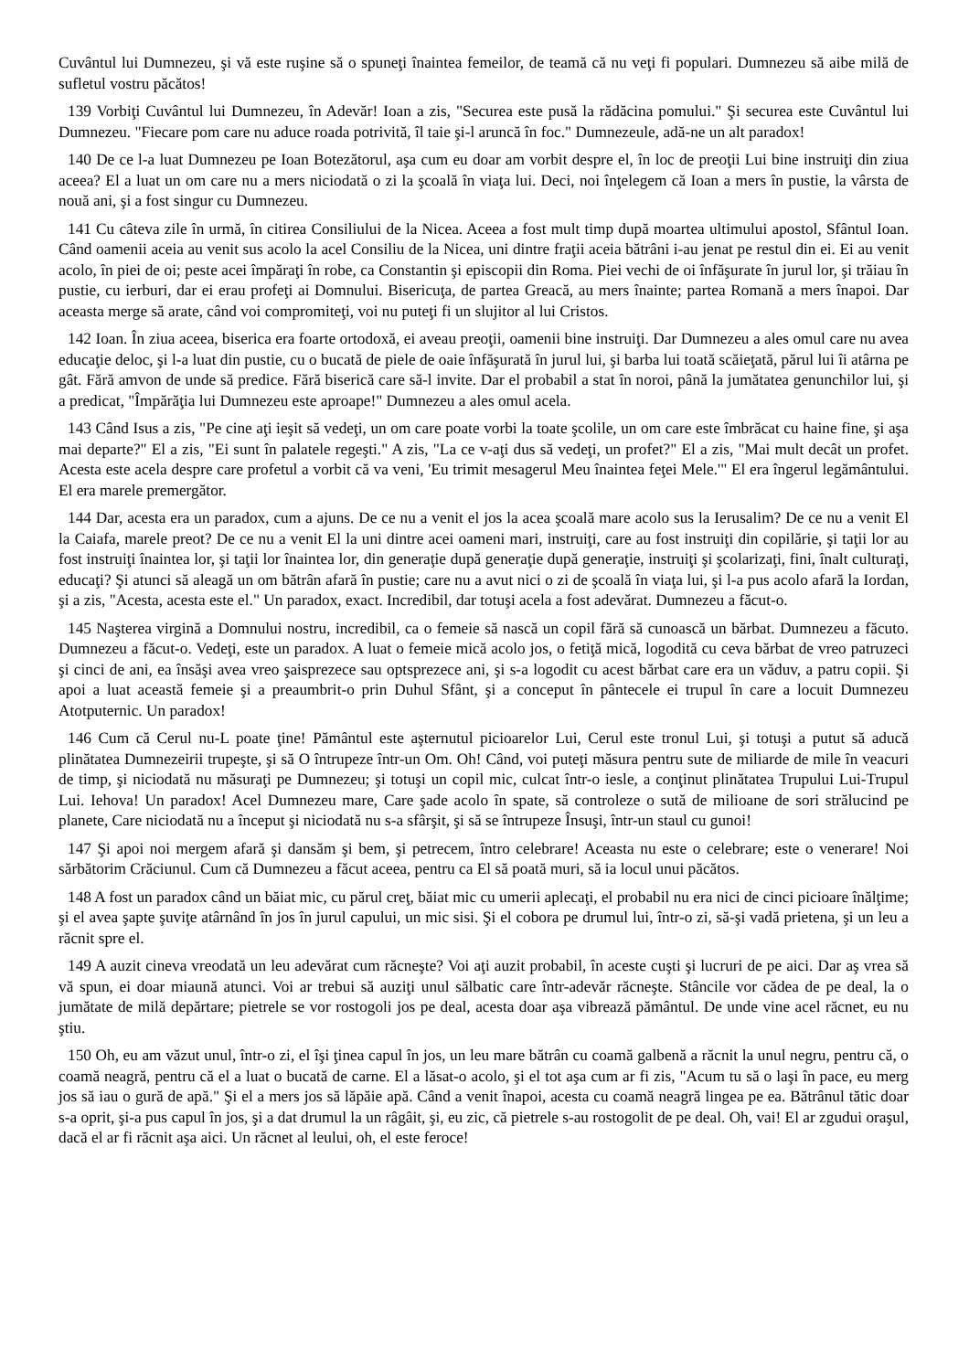Cuvântul lui Dumnezeu, şi vă este ruşine să o spuneţi înaintea femeilor, de teamă că nu veţi fi populari. Dumnezeu să aibe milă de sufletul vostru păcătos!
139 Vorbiţi Cuvântul lui Dumnezeu, în Adevăr! Ioan a zis, "Securea este pusă la rădăcina pomului." Şi securea este Cuvântul lui Dumnezeu. "Fiecare pom care nu aduce roada potrivită, îl taie şi-l aruncă în foc." Dumnezeule, adă-ne un alt paradox!
140 De ce l-a luat Dumnezeu pe Ioan Botezătorul, aşa cum eu doar am vorbit despre el, în loc de preoţii Lui bine instruiţi din ziua aceea? El a luat un om care nu a mers niciodată o zi la şcoală în viaţa lui. Deci, noi înţelegem că Ioan a mers în pustie, la vârsta de nouă ani, şi a fost singur cu Dumnezeu.
141 Cu câteva zile în urmă, în citirea Consiliului de la Nicea. Aceea a fost mult timp după moartea ultimului apostol, Sfântul Ioan. Când oamenii aceia au venit sus acolo la acel Consiliu de la Nicea, uni dintre fraţii aceia bătrâni i-au jenat pe restul din ei. Ei au venit acolo, în piei de oi; peste acei împăraţi în robe, ca Constantin şi episcopii din Roma. Piei vechi de oi înfăşurate în jurul lor, şi trăiau în pustie, cu ierburi, dar ei erau profeţi ai Domnului. Bisericuţa, de partea Greacă, au mers înainte; partea Romană a mers înapoi. Dar aceasta merge să arate, când voi compromiteţi, voi nu puteţi fi un slujitor al lui Cristos.
142 Ioan. În ziua aceea, biserica era foarte ortodoxă, ei aveau preoţii, oamenii bine instruiţi. Dar Dumnezeu a ales omul care nu avea educaţie deloc, şi l-a luat din pustie, cu o bucată de piele de oaie înfăşurată în jurul lui, şi barba lui toată scăieţată, părul lui îi atârna pe gât. Fără amvon de unde să predice. Fără biserică care să-l invite. Dar el probabil a stat în noroi, până la jumătatea genunchilor lui, şi a predicat, "Împărăţia lui Dumnezeu este aproape!" Dumnezeu a ales omul acela.
143 Când Isus a zis, "Pe cine aţi ieşit să vedeţi, un om care poate vorbi la toate şcolile, un om care este îmbrăcat cu haine fine, şi aşa mai departe?" El a zis, "Ei sunt în palatele regeşti." A zis, "La ce v-aţi dus să vedeţi, un profet?" El a zis, "Mai mult decât un profet. Acesta este acela despre care profetul a vorbit că va veni, 'Eu trimit mesagerul Meu înaintea feţei Mele.'" El era îngerul legământului. El era marele premergător.
144 Dar, acesta era un paradox, cum a ajuns. De ce nu a venit el jos la acea şcoală mare acolo sus la Ierusalim? De ce nu a venit El la Caiafa, marele preot? De ce nu a venit El la uni dintre acei oameni mari, instruiţi, care au fost instruiţi din copilărie, şi taţii lor au fost instruiţi înaintea lor, şi taţii lor înaintea lor, din generaţie după generaţie după generaţie, instruiţi şi şcolarizaţi, fini, înalt culturaţi, educaţi? Şi atunci să aleagă un om bătrân afară în pustie; care nu a avut nici o zi de şcoală în viaţa lui, şi l-a pus acolo afară la Iordan, şi a zis, "Acesta, acesta este el." Un paradox, exact. Incredibil, dar totuşi acela a fost adevărat. Dumnezeu a făcut-o.
145 Naşterea virgină a Domnului nostru, incredibil, ca o femeie să nască un copil fără să cunoască un bărbat. Dumnezeu a făcuto. Dumnezeu a făcut-o. Vedeţi, este un paradox. A luat o femeie mică acolo jos, o fetiţă mică, logodită cu ceva bărbat de vreo patruzeci şi cinci de ani, ea însăşi avea vreo şaisprezece sau optsprezece ani, şi s-a logodit cu acest bărbat care era un văduv, a patru copii. Şi apoi a luat această femeie şi a preaumbrit-o prin Duhul Sfânt, şi a conceput în pântecele ei trupul în care a locuit Dumnezeu Atotputernic. Un paradox!
146 Cum că Cerul nu-L poate ţine! Pământul este aşternutul picioarelor Lui, Cerul este tronul Lui, şi totuşi a putut să aducă plinătatea Dumnezeirii trupeşte, şi să O întrupeze într-un Om. Oh! Când, voi puteţi măsura pentru sute de miliarde de mile în veacuri de timp, şi niciodată nu măsuraţi pe Dumnezeu; şi totuşi un copil mic, culcat într-o iesle, a conţinut plinătatea Trupului Lui-Trupul Lui. Iehova! Un paradox! Acel Dumnezeu mare, Care şade acolo în spate, să controleze o sută de milioane de sori strălucind pe planete, Care niciodată nu a început şi niciodată nu s-a sfârşit, şi să se întrupeze Însuşi, într-un staul cu gunoi!
147 Şi apoi noi mergem afară şi dansăm şi bem, şi petrecem, întro celebrare! Aceasta nu este o celebrare; este o venerare! Noi sărbătorim Crăciunul. Cum că Dumnezeu a făcut aceea, pentru ca El să poată muri, să ia locul unui păcătos.
148 A fost un paradox când un băiat mic, cu părul creţ, băiat mic cu umerii aplecaţi, el probabil nu era nici de cinci picioare înălţime; şi el avea şapte şuviţe atârnând în jos în jurul capului, un mic sisi. Şi el cobora pe drumul lui, într-o zi, să-şi vadă prietena, şi un leu a răcnit spre el.
149 A auzit cineva vreodată un leu adevărat cum răcneşte? Voi aţi auzit probabil, în aceste cuşti şi lucruri de pe aici. Dar aş vrea să vă spun, ei doar miaună atunci. Voi ar trebui să auziţi unul sălbatic care într-adevăr răcneşte. Stâncile vor cădea de pe deal, la o jumătate de milă depărtare; pietrele se vor rostogoli jos pe deal, acesta doar aşa vibrează pământul. De unde vine acel răcnet, eu nu ştiu.
150 Oh, eu am văzut unul, într-o zi, el îşi ţinea capul în jos, un leu mare bătrân cu coamă galbenă a răcnit la unul negru, pentru că, o coamă neagră, pentru că el a luat o bucată de carne. El a lăsat-o acolo, şi el tot aşa cum ar fi zis, "Acum tu să o laşi în pace, eu merg jos să iau o gură de apă." Şi el a mers jos să lăpăie apă. Când a venit înapoi, acesta cu coamă neagră lingea pe ea. Bătrânul tătic doar s-a oprit, şi-a pus capul în jos, şi a dat drumul la un râgâit, şi, eu zic, că pietrele s-au rostogolit de pe deal. Oh, vai! El ar zgudui oraşul, dacă el ar fi răcnit aşa aici. Un răcnet al leului, oh, el este feroce!